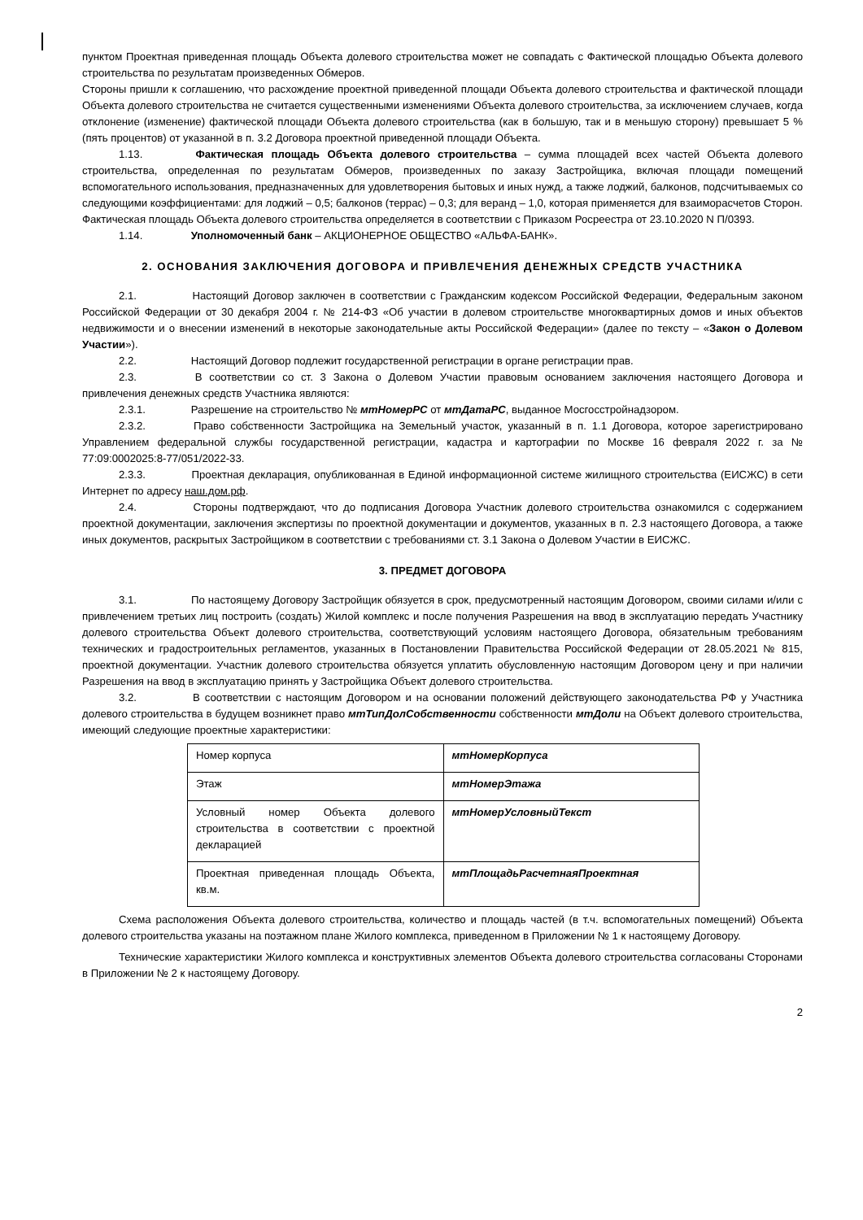пунктом Проектная приведенная площадь Объекта долевого строительства может не совпадать с Фактической площадью Объекта долевого строительства по результатам произведенных Обмеров.
Стороны пришли к соглашению, что расхождение проектной приведенной площади Объекта долевого строительства и фактической площади Объекта долевого строительства не считается существенными изменениями Объекта долевого строительства, за исключением случаев, когда отклонение (изменение) фактической площади Объекта долевого строительства (как в большую, так и в меньшую сторону) превышает 5 % (пять процентов) от указанной в п. 3.2 Договора проектной приведенной площади Объекта.
1.13. Фактическая площадь Объекта долевого строительства – сумма площадей всех частей Объекта долевого строительства, определенная по результатам Обмеров, произведенных по заказу Застройщика, включая площади помещений вспомогательного использования, предназначенных для удовлетворения бытовых и иных нужд, а также лоджий, балконов, подсчитываемых со следующими коэффициентами: для лоджий – 0,5; балконов (террас) – 0,3; для веранд – 1,0, которая применяется для взаиморасчетов Сторон. Фактическая площадь Объекта долевого строительства определяется в соответствии с Приказом Росреестра от 23.10.2020 N П/0393.
1.14. Уполномоченный банк – АКЦИОНЕРНОЕ ОБЩЕСТВО «АЛЬФА-БАНК».
2. ОСНОВАНИЯ ЗАКЛЮЧЕНИЯ ДОГОВОРА И ПРИВЛЕЧЕНИЯ ДЕНЕЖНЫХ СРЕДСТВ УЧАСТНИКА
2.1. Настоящий Договор заключен в соответствии с Гражданским кодексом Российской Федерации, Федеральным законом Российской Федерации от 30 декабря 2004 г. № 214-ФЗ «Об участии в долевом строительстве многоквартирных домов и иных объектов недвижимости и о внесении изменений в некоторые законодательные акты Российской Федерации» (далее по тексту – «Закон о Долевом Участии»).
2.2. Настоящий Договор подлежит государственной регистрации в органе регистрации прав.
2.3. В соответствии со ст. 3 Закона о Долевом Участии правовым основанием заключения настоящего Договора и привлечения денежных средств Участника являются:
2.3.1. Разрешение на строительство № мтНомерРС от мтДатаРС, выданное Мосгосстройнадзором.
2.3.2. Право собственности Застройщика на Земельный участок, указанный в п. 1.1 Договора, которое зарегистрировано Управлением федеральной службы государственной регистрации, кадастра и картографии по Москве 16 февраля 2022 г. за № 77:09:0002025:8-77/051/2022-33.
2.3.3. Проектная декларация, опубликованная в Единой информационной системе жилищного строительства (ЕИСЖС) в сети Интернет по адресу наш.дом.рф.
2.4. Стороны подтверждают, что до подписания Договора Участник долевого строительства ознакомился с содержанием проектной документации, заключения экспертизы по проектной документации и документов, указанных в п. 2.3 настоящего Договора, а также иных документов, раскрытых Застройщиком в соответствии с требованиями ст. 3.1 Закона о Долевом Участии в ЕИСЖС.
3. ПРЕДМЕТ ДОГОВОРА
3.1. По настоящему Договору Застройщик обязуется в срок, предусмотренный настоящим Договором, своими силами и/или с привлечением третьих лиц построить (создать) Жилой комплекс и после получения Разрешения на ввод в эксплуатацию передать Участнику долевого строительства Объект долевого строительства, соответствующий условиям настоящего Договора, обязательным требованиям технических и градостроительных регламентов, указанных в Постановлении Правительства Российской Федерации от 28.05.2021 № 815, проектной документации. Участник долевого строительства обязуется уплатить обусловленную настоящим Договором цену и при наличии Разрешения на ввод в эксплуатацию принять у Застройщика Объект долевого строительства.
3.2. В соответствии с настоящим Договором и на основании положений действующего законодательства РФ у Участника долевого строительства в будущем возникнет право мтТипДолСобственности собственности мтДоли на Объект долевого строительства, имеющий следующие проектные характеристики:
| Номер корпуса | мтНомерКорпуса |
| Этаж | мтНомерЭтажа |
| Условный номер Объекта долевого строительства в соответствии с проектной декларацией | мтНомерУсловныйТекст |
| Проектная приведенная площадь Объекта, кв.м. | мтПлощадьРасчетнаяПроектная |
Схема расположения Объекта долевого строительства, количество и площадь частей (в т.ч. вспомогательных помещений) Объекта долевого строительства указаны на поэтажном плане Жилого комплекса, приведенном в Приложении № 1 к настоящему Договору.
Технические характеристики Жилого комплекса и конструктивных элементов Объекта долевого строительства согласованы Сторонами в Приложении № 2 к настоящему Договору.
2